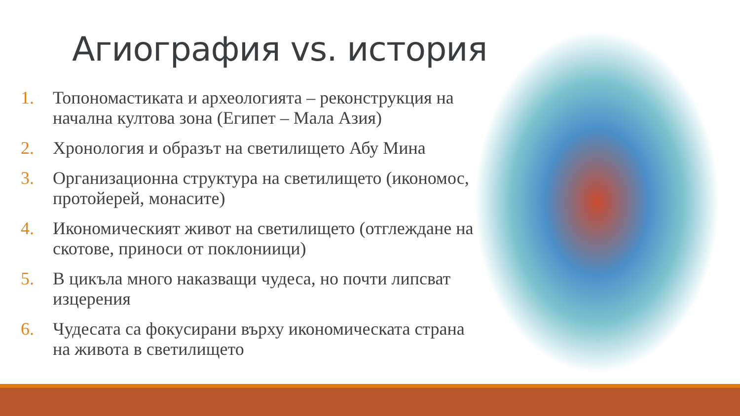Агиография vs. история
1. Топономастиката и археологията – реконструкция на начална култова зона (Египет – Мала Азия)
2. Хронология и образът на светилището Абу Мина
3. Организационна структура на светилището (икономос, протойерей, монасите)
4. Икономическият живот на светилището (отглеждане на скотове, приноси от поклониици)
5. В цикъла много наказващи чудеса, но почти липсват изцерения
6. Чудесата са фокусирани върху икономическата страна на живота в светилището